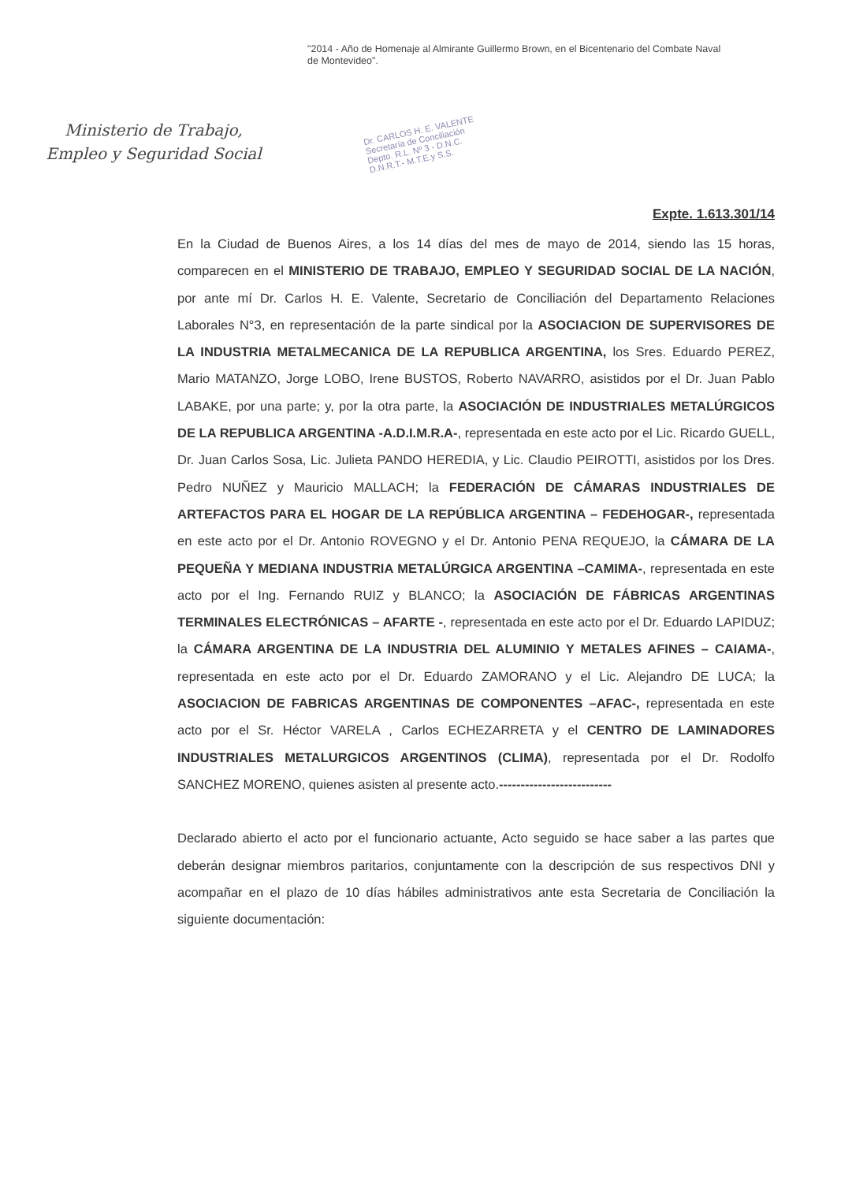Ministerio de Trabajo,
Empleo y Seguridad Social
"2014 - Año de Homenaje al Almirante Guillermo Brown, en el Bicentenario del Combate Naval de Montevideo".
Dr. CARLOS H. E. VALENTE
Secretaría de Conciliación
Depto. R.L. Nº 3 - D.N.C.
D.N.R.T.- M.T.E.y S.S.
Expte. 1.613.301/14
En la Ciudad de Buenos Aires, a los 14 días del mes de mayo de 2014, siendo las 15 horas, comparecen en el MINISTERIO DE TRABAJO, EMPLEO Y SEGURIDAD SOCIAL DE LA NACIÓN, por ante mí Dr. Carlos H. E. Valente, Secretario de Conciliación del Departamento Relaciones Laborales N°3, en representación de la parte sindical por la ASOCIACION DE SUPERVISORES DE LA INDUSTRIA METALMECANICA DE LA REPUBLICA ARGENTINA, los Sres. Eduardo PEREZ, Mario MATANZO, Jorge LOBO, Irene BUSTOS, Roberto NAVARRO, asistidos por el Dr. Juan Pablo LABAKE, por una parte; y, por la otra parte, la ASOCIACIÓN DE INDUSTRIALES METALÚRGICOS DE LA REPUBLICA ARGENTINA -A.D.I.M.R.A-, representada en este acto por el Lic. Ricardo GUELL, Dr. Juan Carlos Sosa, Lic. Julieta PANDO HEREDIA, y Lic. Claudio PEIROTTI, asistidos por los Dres. Pedro NUÑEZ y Mauricio MALLACH; la FEDERACIÓN DE CÁMARAS INDUSTRIALES DE ARTEFACTOS PARA EL HOGAR DE LA REPÚBLICA ARGENTINA – FEDEHOGAR-, representada en este acto por el Dr. Antonio ROVEGNO y el Dr. Antonio PENA REQUEJO, la CÁMARA DE LA PEQUEÑA Y MEDIANA INDUSTRIA METALÚRGICA ARGENTINA –CAMIMA-, representada en este acto por el Ing. Fernando RUIZ y BLANCO; la ASOCIACIÓN DE FÁBRICAS ARGENTINAS TERMINALES ELECTRÓNICAS – AFARTE -, representada en este acto por el Dr. Eduardo LAPIDUZ; la CÁMARA ARGENTINA DE LA INDUSTRIA DEL ALUMINIO Y METALES AFINES – CAIAMA-, representada en este acto por el Dr. Eduardo ZAMORANO y el Lic. Alejandro DE LUCA; la ASOCIACION DE FABRICAS ARGENTINAS DE COMPONENTES –AFAC-, representada en este acto por el Sr. Héctor VARELA , Carlos ECHEZARRETA y el CENTRO DE LAMINADORES INDUSTRIALES METALURGICOS ARGENTINOS (CLIMA), representada por el Dr. Rodolfo SANCHEZ MORENO, quienes asisten al presente acto.--------------------------
Declarado abierto el acto por el funcionario actuante, Acto seguido se hace saber a las partes que deberán designar miembros paritarios, conjuntamente con la descripción de sus respectivos DNI y acompañar en el plazo de 10 días hábiles administrativos ante esta Secretaria de Conciliación la siguiente documentación: